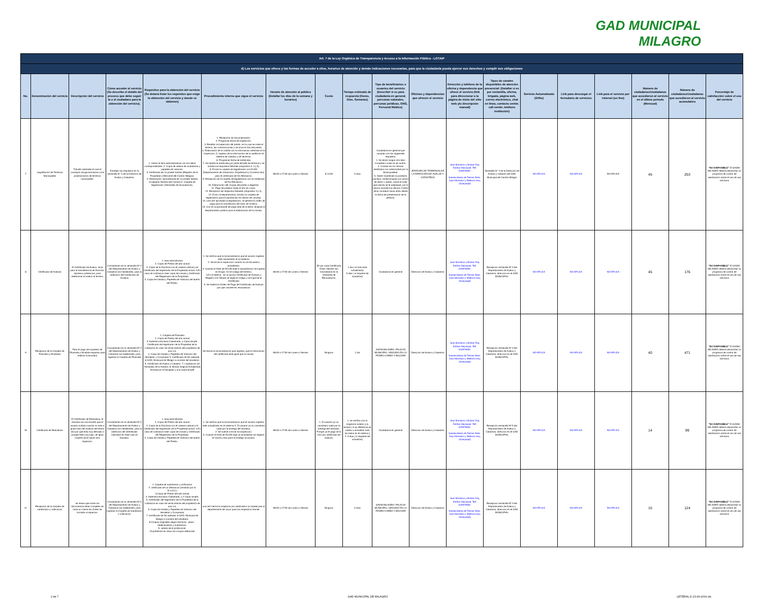GAD MUNICIPAL
MILAGRO
| Art. 7 de la Ley Orgánica de Transparencia y Acceso a la Información Pública - LOTAIP | | | | | | | | | | | | | | | | | | |
| --- | --- | --- | --- | --- | --- | --- | --- | --- | --- | --- | --- | --- | --- | --- | --- | --- | --- | --- |
| d) Los servicios que ofrece y las formas de acceder a ellos, horarios de atención y demás indicaciones necesarias, para que la ciudadanía pueda ejercer sus derechos y cumplir sus obligaciones | | | | | | | | | | | | | | | | | | |
| No. | Denominación del servicio | Descripción del servicio | Cómo acceder al servicio (Se describe el detalle del proceso que debe seguir la o el ciudadano para la obtención del servicio). | Requisitos para la obtención del servicio (Se deberá listar los requisitos que exige la obtención del servicio y donde se obtienen) | Procedimiento interno que sigue el servicio | Horario de atención al público (Detallar los días de la semana y horarios) | Costo | Tiempo estimado de respuesta (Horas, Días, Semanas) | Tipo de beneficiarios o usuarios del servicio (Describir si es para ciudadanía en general, personas naturales, personas jurídicas, ONG, Personal Médico) | Oficinas y dependencias que ofrecen el servicio | Dirección y teléfono de la oficina y dependencia que ofrece el servicio (link para direccionar a la página de inicio del sitio web y/o descripción manual) | Tipos de canales disponibles de atención presencial: (Detallar si es por ventanilla, oficina, brigada, página web, correo electrónico, chat en línea, contacto center, call center, teléfono institución) | Servicio Automatizado (Si/No) | Link para descargar el formulario de servicios | Link para el servicio por internet (on line) | Número de ciudadanos/ciudadanas que accedieron al servicio en el último período (Mensual) | Número de ciudadanos/ciudadanas que accedieron al servicio acumulativo | Porcentaje de satisfacción sobre el uso del servicio |
| 7 | Legalización de Terrenos Municipales | Trámite mediante el cual el municipio otorga escrituras a los posesionarios de terrenos municipales. | Entregar los requisitos en la ventanilla N° 4 de la Dirección de Avalúo y Catastros. | 1. Llenar la tasa administrativas con los datos correspondientes. 2. Copia de cédula de ciudadanía y papeleta de votación. 3. Certificado de no poseer bienes (Registro de la Propiedad y Mercantil del Cantón Milagro). 4. Declaración Juramentada de no poseer bienes (Cualquier Notaria del Cantón) 5. Carpeta de legalización (Ventanilla de recaudación). | 1. Recepción de documentación. 2. Programar fecha de inspección. 3. Realizar la inspección del predio, en la cual se mide el terreno, las construcciones y se toma la foto del predio. 4. Elaboración de la cartilla con la informacion obtenida en la inspección. 5. Ingreso de la información de la cartilla en el sistema de catastro y de terrenos. 6. Programar fecha de entrevista. 7. Se realiza la entrevista por parte del jefe de terrenos y se solicita los requisitos faltantes (requisitos 3, 4 y 5). 8. Enviar la carpeta de legalización a la DUAC (Departamento de Urbanismo, Arquitectura y Construcción) para el certificado de No Afectación. 9. Recepción de la carpeta de legalización con el certificado de No Afectación. 10. Elaboración del croquis del predio a legalizar. 11. Pago de predios hasta el año en curso. 12. Recepción de requisitos faltantes (requisitos 3 y 4). 13. Envío al departamento Jurídico la carpeta de legalización para la aprobación en sesión de concejo. 14. Una vez aprobada la legalización, se genera la orden de pago para la cancelación del valor de la tierra. 15. Con el comprobante de pago total de la tierra, dirigirse al departamento jurídico para la elaboración de la minuta. | 08:00 a 17:00 de Lunes a Viernes | $ 13.00 | 5 días | Ciudadanía en general que cumplan con los siguientes requisitos: 1. No tener ningún otro bien inmueble o solar en el cantón. 2. Constar en los censos realizados con anterioridad por la Municipalidad. 3. Haber mantenido la posesión pacífica, ininterrumpida con ánimo de señor y dueño, sobre el solar que solicita se le adjudique, por lo menos durante los últimos 3 (tres) años contados hacia atrás desde la fecha de presentación de la petición. | JEFATURA DE TERRENOS DE LA DIRECCIÓN DE AVALÚO Y CATASTROS | Juan Montalvo y Bolivar Esq. Edificio Municipal. Telf. 042970002. Subsecretaria de Tierras Direc. Juan Montalvo y Malecón esq. (Guayaquil) | Ventanilla N° 4 de la Dirección de Avalúo y Catastro del GAD Municipal del Cantón Milagro | NO APLICA | NO APLICA | NO APLICA | 45 | 253 | "NO DISPONIBLE" El GADM-MILAGRO deberá desarrollar un programa de control de satisfacción sobre el uso de sus servicios |
| 8 | Certificado de Avaluos | El Certificado de Avaluo, sirve para la transferencia de Dominio, hipoteca, prestamos, para determinar el avaluo di terreno | Consultando en la ventanilla Nº 3 del Departamento de Avaluo y Catastros los habilitantes, para la obtencion del Certificado de Avaluos | 1. tasa adminitrativa 2. Copia de Predio del año actual 3. Copia de la Escritura con el catastro alctual y el Certificado del registrador de la Propiedad actual. 4.En caso de Lotizacion traer copia de minuta y Certificado del Registrador de la Propiedad. 5. Copia de Cedula y Papeleta de Votacion del dueño del Predio. | 1. Se verifica que la documentacion que el usuario ingrese, este actualizado en el sistema 2. Se envia la inspeccion cuando no se encuentra actualizado. 3. Cuando el Area de ACUM baje la actualizacion se ingresa en Arcgis. 9,3 el codigo del terreno. 4.En el Sitema . en la opcion Certificado de Avaluos y Registro con Deuda se digita el codigo y se imprime el Certificado 5. Se realiza la Orden de Pago del Certificado de Avaluos par que cancele en recaudacion | 08:00 a 17:00 de Lunes a Viernes | $2 por cada Certificado Estos Valores son Cancelados en la ventanilla de Recaudacion. | 1 dia ( si todo esta actualizado) 5 dias ( si requiere de actualizar) | Ciudadanía en general | Direccion de Avaluo y Catastros | Juan Montalvo y Bolivar Esq. Edificio Municipal. Telf. 042970002. Subsecretaria de Tierras Direc. Juan Montalvo y Malecón esq. (Guayaquil) | Recepcion ventanilla Nº 3 del Departamento de Avaluo y Catastros, direccion en el GAD MUNICIPIAL | NO APLICA | NO APLICA | NO APLICA | 45 | 176 | "NO DISPONIBLE" El GADM-MILAGRO deberá desarrollar un programa de control de satisfacción sobre el uso de sus servicios |
| 9 | Recepcion de la Carpeta de Plusvalia y Alcabalas | Para el pago de impuesto de Plusvalia y Alcabala requisito para realizar la escritura | Consultando en la ventanilla Nº 3 del Departamento de Avaluo y Catastros los habilitantes, para ingresar la Carpeta de Plusvalia | 1. Carpeta de Plusvalia 2. Copia de Predio del año actual 3. Autentica escritura Catastrada, y Copia simple. Certificado del registrador de la Propiedad de la Lotizacion en caso de venta directa del propietario de una Lot. 4. Copia de Cedula y Papeleta de Votacion del Vendedor y Comprador 5. Certificado de No adeudar al GAD. Municpal de Milagro a nombre del vendedor. 6, Certificado de Avaluo y Catastro. 7, Liquidacion de Alcabalas de la Notaria. 8, Minuta Original Actualizada firmada por el abogado y una copia simple | Se revisa la documentacion que ingresa, que la informacion del certificado este igual que la minuta | 08:00 a 17:00 de Lunes a Viernes | Ninguno | 1 día | GADM.MILAGRO- PALACIO MUNICIPAL- UBICADO EN LA PEDRO CARBO Y BOLIVAR | Direccion de Avaluo y Catastros | Juan Montalvo y Bolivar Esq. Edificio Municipal. Telf. 042970002. Subsecretaria de Tierras Direc. Juan Montalvo y Malecón esq. (Guayaquil) | Recepcion ventanilla Nº 3 del Departamento de Avaluo y Catastros, direccion en el GAD MUNICIPIAL | NO APLICA | NO APLICA | NO APLICA | 40 | 471 | "NO DISPONIBLE" El GADM-MILAGRO deberá desarrollar un programa de control de satisfacción sobre el uso de sus servicios |
| 10 | Certificado de Reavaluos | El Certificado de Reavaluos, el reavaluo es una tramite que el usuario solicita cuando no esta a gusto bien del avaluos del terreo sea por que esta muy elevado o porque este muy bajo, de igual manera se le haces otra inspecion. | Consultando en la ventanilla Nº 5 del Departamento de Avaluo y Catastros los habilitantes, para la obtencion del certitificado solicitado en este caso el reavaluo. | 1. tasa adminitrativa 2. Copia de Predio del año actual 3. Copia de la Escritura con el catastro alctual y el Certificado del registrador de la Propiedad actual. 4.En caso de Lotizacion traer copia de minuta y Certificado del Registrador de la Propiedad. 5. Copia de Cedula y Papeleta de Votacion del dueño del Predio. | 1. Se verifica que la documentacion que el usuario ingrese, este actualizado en el sistema 2. El usuario ya no cancelara nada por la entrega del reavaluo. 2. Se vuelve a envia ha inspeccion. 3. Cuando el Area de ACUM baje ya actualizado se registra en excel y listo para la entrega al usuario. | 08:00 a 17:00 de Lunes a Viernes | 1. El usuario ya no cancelara nada por la entrega del reavaluo. Porque ya el pago se lo hizo por certificado de avaluos. | 1. se verifica con la inspecion anterio y la actual y si ay diferencia se vuelva a actualizar todo los datos en el sistema ) 2. 5 dias ( si requiere de actualizar) | Ciudadanía en general | Direccion de Avaluo y Catastros | Juan Montalvo y Bolivar Esq. Edificio Municipal. Telf. 042970002. Subsecretaria de Tierras Direc. Juan Montalvo y Malecón esq. (Guayaquil) | Recepcion ventanilla Nº 5 del Departamento de Avaluo y Catastros, direccion en el GAD MUNICIPIAL | NO APLICA | NO APLICA | NO APLICA | 14 | 99 | "NO DISPONIBLE" El GADM-MILAGRO deberá desarrollar un programa de control de satisfacción sobre el uso de sus servicios |
| 11 | Recepcion de la Carpeta de subdivision y unificacion | se revisa que todos los documentos esten completo se hace un check list. Antes de invriarle a inspecion. | Consultando en la ventanilla Nº 5 del Departamento de Avaluo y Catastros los habilitantes, para ingresar la Carpeta de subdivision y unificacion | 1. Carpeta de subdivision y unificacion 2. certificado de no afectacion (remitido por la D.U.A.C) 3,Copia de Predio del año actual 4. Autentica escritura Catastrada, y 2 Copia simple. 5. Certificado del registrador de la Propiedad de la Lotizacion en caso de venta directa del propietario de una Lot. 6. Copia de Cedula y Papeleta de Votacion del Vendedor y Comprador 7. Certificado de No adeudar al GAD. Municpal de Milagro a nombre del vendedor. 8.Croquis originales segun escritura , plano . reelevamiento y subdivision. 9. cedula de el profecional. 10.presentar en disco los croquis elaborado | una vez hecha la inspecion por subdivision la carpeta pas al departemento de acum para los respectivo tramite. | 08:00 a 17:00 de Lunes a Viernes | Ninguno | 5 días | GADM.MILAGRO- PALACIO MUNICIPAL- UBICADO EN LA PEDRO CARBO Y BOLIVAR | Direccion de Avaluo y Catastros | Juan Montalvo y Bolivar Esq. Edificio Municipal. Telf. 042970002. Subsecretaria de Tierras Direc. Juan Montalvo y Malecón esq. (Guayaquil) | Recepcion ventanilla Nº 3 del Departamento de Avaluo y Catastros, direccion en el GAD MUNICIPIAL | NO APLICA | NO APLICA | NO APLICA | 15 | 124 | "NO DISPONIBLE" El GADM-MILAGRO deberá desarrollar un programa de control de satisfacción sobre el uso de sus servicios |
2 de 7 GAD MUNICIPAL DE MILAGRO LETERAL D 23-09-2016.xls